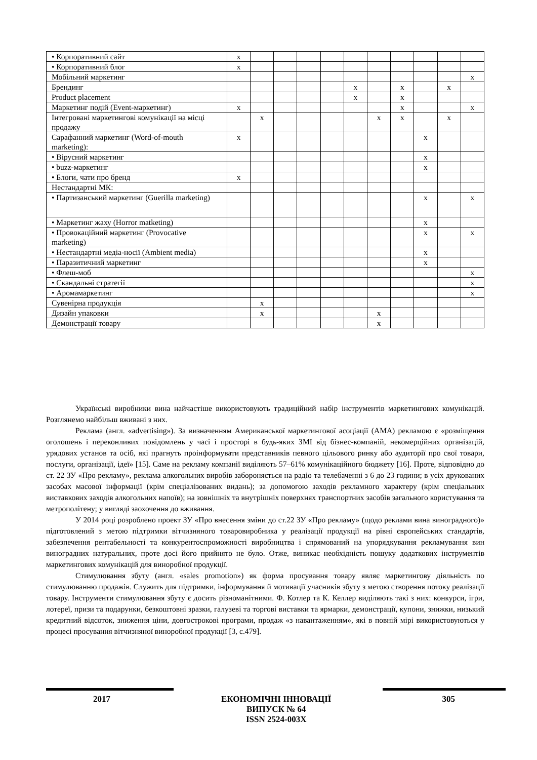| • Корпоративний сайт | x | | | | | | | | | | |
| • Корпоративний блог | x | | | | | | | | | | |
| Мобільний маркетинг | | | | | | | | | | | x |
| Брендинг | | | | | | x | | x | | x | |
| Product placement | | | | | | x | | x | | | |
| Маркетинг подій (Event-маркетинг) | x | | | | | | | x | | | x |
| Інтегровані маркетингові комунікації на місці продажу | | x | | | | | x | x | | x | |
| Сарафанний маркетинг (Word-of-mouth marketing): | x | | | | | | | | x | | |
| • Вірусний маркетинг | | | | | | | | | x | | |
| • buzz-маркетинг | | | | | | | | | x | | |
| • Блоги, чати про бренд | x | | | | | | | | | | |
| Нестандартні МК: | | | | | | | | | | | |
| • Партизанський маркетинг (Guerilla marketing) | | | | | | | | | x | | x |
| • Маркетинг жаху (Horror matketing) | | | | | | | | | x | | |
| • Провокаційний маркетинг (Provocative marketing) | | | | | | | | | x | | x |
| • Нестандартні медіа-носії (Ambient media) | | | | | | | | | x | | |
| • Паразитичний маркетинг | | | | | | | | | x | | |
| • Флеш-моб | | | | | | | | | | | x |
| • Скандальні стратегії | | | | | | | | | | | x |
| • Аромамаркетинг | | | | | | | | | | | x |
| Сувенірна продукція | | x | | | | | | | | | |
| Дизайн упаковки | | x | | | | | x | | | | |
| Демонстрації товару | | | | | | | x | | | | |
Українські виробники вина найчастіше використовують традиційний набір інструментів маркетингових комунікацій. Розглянемо найбільш вживані з них.
Реклама (англ. «advertising»). За визначенням Американської маркетингової асоціації (AMA) рекламою є «розміщення оголошень і переконливих повідомлень у часі і просторі в будь-яких ЗМІ від бізнес-компаній, некомерційних організацій, урядових установ та осіб, які прагнуть проінформувати представників певного цільового ринку або аудиторії про свої товари, послуги, організації, ідеї» [15]. Саме на рекламу компанії виділяють 57–61% комунікаційного бюджету [16]. Проте, відповідно до ст. 22 ЗУ «Про рекламу», реклама алкогольних виробів забороняється на радіо та телебаченні з 6 до 23 години; в усіх друкованих засобах масової інформації (крім спеціалізованих видань); за допомогою заходів рекламного характеру (крім спеціальних виставкових заходів алкогольних напоїв); на зовнішніх та внутрішніх поверхнях транспортних засобів загального користування та метрополітену; у вигляді заохочення до вживання.
У 2014 році розроблено проект ЗУ «Про внесення зміни до ст.22 ЗУ «Про рекламу» (щодо реклами вина виноградного)» підготовлений з метою підтримки вітчизняного товаровиробника у реалізації продукції на рівні європейських стандартів, забезпечення рентабельності та конкурентоспроможності виробництва і спрямований на упорядкування рекламування вин виноградних натуральних, проте досі його прийнято не було. Отже, виникає необхідність пошуку додаткових інструментів маркетингових комунікацій для виноробної продукції.
Стимулювання збуту (англ. «sales promotion») як форма просування товару являє маркетингову діяльність по стимулюванню продажів. Служить для підтримки, інформування й мотивації учасників збуту з метою створення потоку реалізації товару. Інструменти стимулювання збуту є досить різноманітними. Ф. Котлер та К. Келлер виділяють такі з них: конкурси, ігри, лотереї, призи та подарунки, безкоштовні зразки, галузеві та торгові виставки та ярмарки, демонстрації, купони, знижки, низький кредитний відсоток, зниження ціни, довгострокові програми, продаж «з навантаженням», які в повній мірі використовуються у процесі просування вітчизняної виноробної продукції [3, с.479].
2017 ЕКОНОМІЧНІ ІННОВАЦІЇ
ВИПУСК № 64
ISSN 2524-003X 305